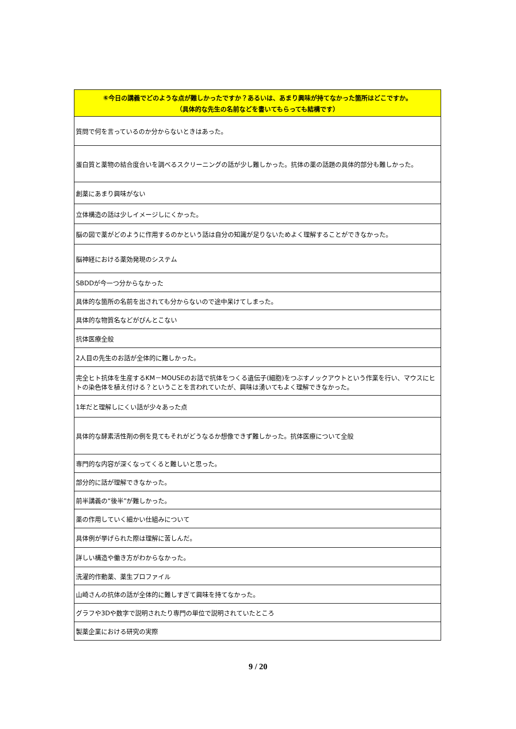| ⑥今日の講義でどのような点が難しかったですか？あるいは、あまり興味が持てなかった箇所はどこですか。 （具体的な先生の名前などを書いてもらっても結構です） |
| --- |
| 質問で何を言っているのか分からないときはあった。 |
| 蛋白質と薬物の結合度合いを調べるスクリーニングの話が少し難しかった。抗体の薬の話題の具体的部分も難しかった。 |
| 創薬にあまり興味がない |
| 立体構造の話は少しイメージしにくかった。 |
| 脳の図で薬がどのように作用するのかという話は自分の知識が足りないためよく理解することができなかった。 |
| 脳神経における薬効発現のシステム |
| SBDDが今一つ分からなかった |
| 具体的な箇所の名前を出されても分からないので途中呆けてしまった。 |
| 具体的な物質名などがぴんとこない |
| 抗体医療全般 |
| 2人目の先生のお話が全体的に難しかった。 |
| 完全ヒト抗体を生産するKM－MOUSEのお話で抗体をつくる遺伝子(細胞)をつぶすノックアウトという作業を行い、マウスにヒトの染色体を植え付ける？ということを言われていたが、興味は湧いてもよく理解できなかった。 |
| 1年だと理解しにくい話が少々あった点 |
| 具体的な酵素活性剤の例を見てもそれがどうなるか想像できず難しかった。抗体医療について全般 |
| 専門的な内容が深くなってくると難しいと思った。 |
| 部分的に話が理解できなかった。 |
| 前半講義の“後半”が難しかった。 |
| 薬の作用していく細かい仕組みについて |
| 具体例が挙げられた際は理解に苦しんだ。 |
| 詳しい構造や働き方がわからなかった。 |
| 洗濯的作動薬、薬生プロファイル |
| 山崎さんの抗体の話が全体的に難しすぎて興味を持てなかった。 |
| グラフや3Dや数字で説明されたり専門の単位で説明されていたところ |
| 製薬企業における研究の実際 |
9 / 20